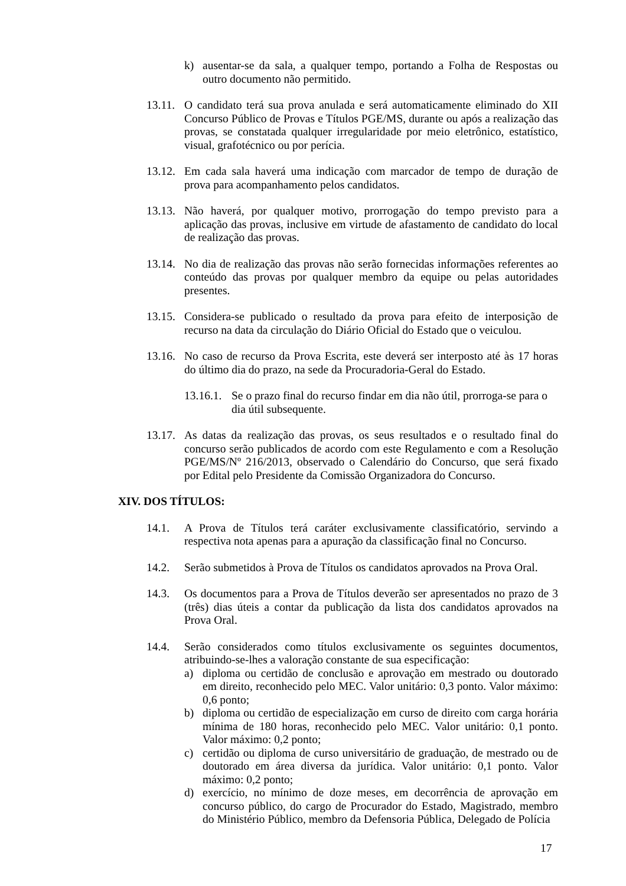k) ausentar-se da sala, a qualquer tempo, portando a Folha de Respostas ou outro documento não permitido.
13.11. O candidato terá sua prova anulada e será automaticamente eliminado do XII Concurso Público de Provas e Títulos PGE/MS, durante ou após a realização das provas, se constatada qualquer irregularidade por meio eletrônico, estatístico, visual, grafotécnico ou por perícia.
13.12. Em cada sala haverá uma indicação com marcador de tempo de duração de prova para acompanhamento pelos candidatos.
13.13. Não haverá, por qualquer motivo, prorrogação do tempo previsto para a aplicação das provas, inclusive em virtude de afastamento de candidato do local de realização das provas.
13.14. No dia de realização das provas não serão fornecidas informações referentes ao conteúdo das provas por qualquer membro da equipe ou pelas autoridades presentes.
13.15. Considera-se publicado o resultado da prova para efeito de interposição de recurso na data da circulação do Diário Oficial do Estado que o veiculou.
13.16. No caso de recurso da Prova Escrita, este deverá ser interposto até às 17 horas do último dia do prazo, na sede da Procuradoria-Geral do Estado.
13.16.1. Se o prazo final do recurso findar em dia não útil, prorroga-se para o dia útil subsequente.
13.17. As datas da realização das provas, os seus resultados e o resultado final do concurso serão publicados de acordo com este Regulamento e com a Resolução PGE/MS/Nº 216/2013, observado o Calendário do Concurso, que será fixado por Edital pelo Presidente da Comissão Organizadora do Concurso.
XIV. DOS TÍTULOS:
14.1. A Prova de Títulos terá caráter exclusivamente classificatório, servindo a respectiva nota apenas para a apuração da classificação final no Concurso.
14.2. Serão submetidos à Prova de Títulos os candidatos aprovados na Prova Oral.
14.3. Os documentos para a Prova de Títulos deverão ser apresentados no prazo de 3 (três) dias úteis a contar da publicação da lista dos candidatos aprovados na Prova Oral.
14.4. Serão considerados como títulos exclusivamente os seguintes documentos, atribuindo-se-lhes a valoração constante de sua especificação:
a) diploma ou certidão de conclusão e aprovação em mestrado ou doutorado em direito, reconhecido pelo MEC. Valor unitário: 0,3 ponto. Valor máximo: 0,6 ponto;
b) diploma ou certidão de especialização em curso de direito com carga horária mínima de 180 horas, reconhecido pelo MEC. Valor unitário: 0,1 ponto. Valor máximo: 0,2 ponto;
c) certidão ou diploma de curso universitário de graduação, de mestrado ou de doutorado em área diversa da jurídica. Valor unitário: 0,1 ponto. Valor máximo: 0,2 ponto;
d) exercício, no mínimo de doze meses, em decorrência de aprovação em concurso público, do cargo de Procurador do Estado, Magistrado, membro do Ministério Público, membro da Defensoria Pública, Delegado de Polícia
17